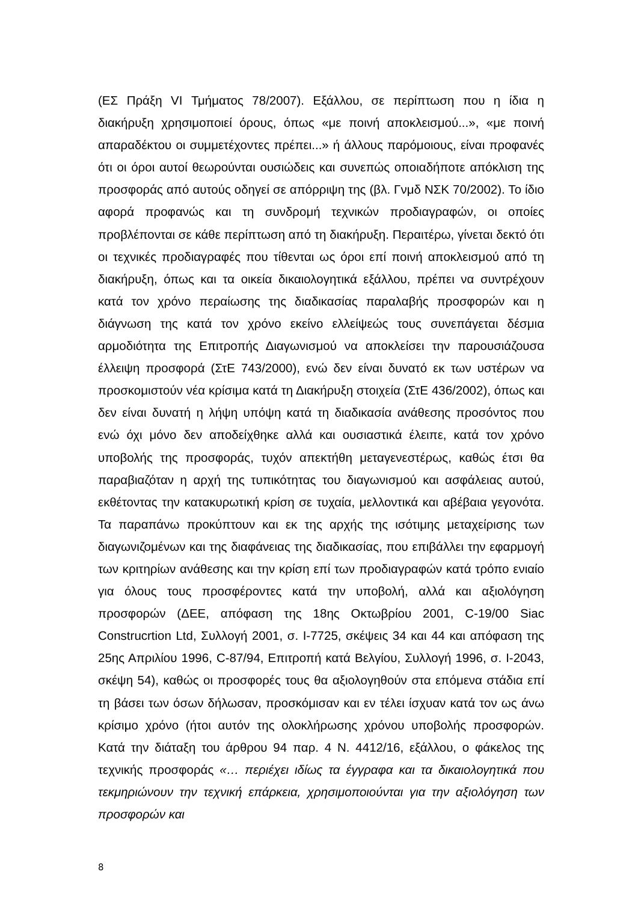(ΕΣ Πράξη VI Τμήματος 78/2007). Εξάλλου, σε περίπτωση που η ίδια η διακήρυξη χρησιμοποιεί όρους, όπως «με ποινή αποκλεισμού...», «με ποινή απαραδέκτου οι συμμετέχοντες πρέπει...» ή άλλους παρόμοιους, είναι προφανές ότι οι όροι αυτοί θεωρούνται ουσιώδεις και συνεπώς οποιαδήποτε απόκλιση της προσφοράς από αυτούς οδηγεί σε απόρριψη της (βλ. Γνμδ ΝΣΚ 70/2002). Το ίδιο αφορά προφανώς και τη συνδρομή τεχνικών προδιαγραφών, οι οποίες προβλέπονται σε κάθε περίπτωση από τη διακήρυξη. Περαιτέρω, γίνεται δεκτό ότι οι τεχνικές προδιαγραφές που τίθενται ως όροι επί ποινή αποκλεισμού από τη διακήρυξη, όπως και τα οικεία δικαιολογητικά εξάλλου, πρέπει να συντρέχουν κατά τον χρόνο περαίωσης της διαδικασίας παραλαβής προσφορών και η διάγνωση της κατά τον χρόνο εκείνο ελλείψεώς τους συνεπάγεται δέσμια αρμοδιότητα της Επιτροπής Διαγωνισμού να αποκλείσει την παρουσιάζουσα έλλειψη προσφορά (ΣτΕ 743/2000), ενώ δεν είναι δυνατό εκ των υστέρων να προσκομιστούν νέα κρίσιμα κατά τη Διακήρυξη στοιχεία (ΣτΕ 436/2002), όπως και δεν είναι δυνατή η λήψη υπόψη κατά τη διαδικασία ανάθεσης προσόντος που ενώ όχι μόνο δεν αποδείχθηκε αλλά και ουσιαστικά έλειπε, κατά τον χρόνο υποβολής της προσφοράς, τυχόν απεκτήθη μεταγενεστέρως, καθώς έτσι θα παραβιαζόταν η αρχή της τυπικότητας του διαγωνισμού και ασφάλειας αυτού, εκθέτοντας την κατακυρωτική κρίση σε τυχαία, μελλοντικά και αβέβαια γεγονότα. Τα παραπάνω προκύπτουν και εκ της αρχής της ισότιμης μεταχείρισης των διαγωνιζομένων και της διαφάνειας της διαδικασίας, που επιβάλλει την εφαρμογή των κριτηρίων ανάθεσης και την κρίση επί των προδιαγραφών κατά τρόπο ενιαίο για όλους τους προσφέροντες κατά την υποβολή, αλλά και αξιολόγηση προσφορών (ΔΕΕ, απόφαση της 18ης Οκτωβρίου 2001, C-19/00 Siac Construcrtion Ltd, Συλλογή 2001, σ. I-7725, σκέψεις 34 και 44 και απόφαση της 25ης Απριλίου 1996, C-87/94, Επιτροπή κατά Βελγίου, Συλλογή 1996, σ. I-2043, σκέψη 54), καθώς οι προσφορές τους θα αξιολογηθούν στα επόμενα στάδια επί τη βάσει των όσων δήλωσαν, προσκόμισαν και εν τέλει ίσχυαν κατά τον ως άνω κρίσιμο χρόνο (ήτοι αυτόν της ολοκλήρωσης χρόνου υποβολής προσφορών. Κατά την διάταξη του άρθρου 94 παρ. 4 Ν. 4412/16, εξάλλου, ο φάκελος της τεχνικής προσφοράς «… περιέχει ιδίως τα έγγραφα και τα δικαιολογητικά που τεκμηριώνουν την τεχνική επάρκεια, χρησιμοποιούνται για την αξιολόγηση των προσφορών και
8